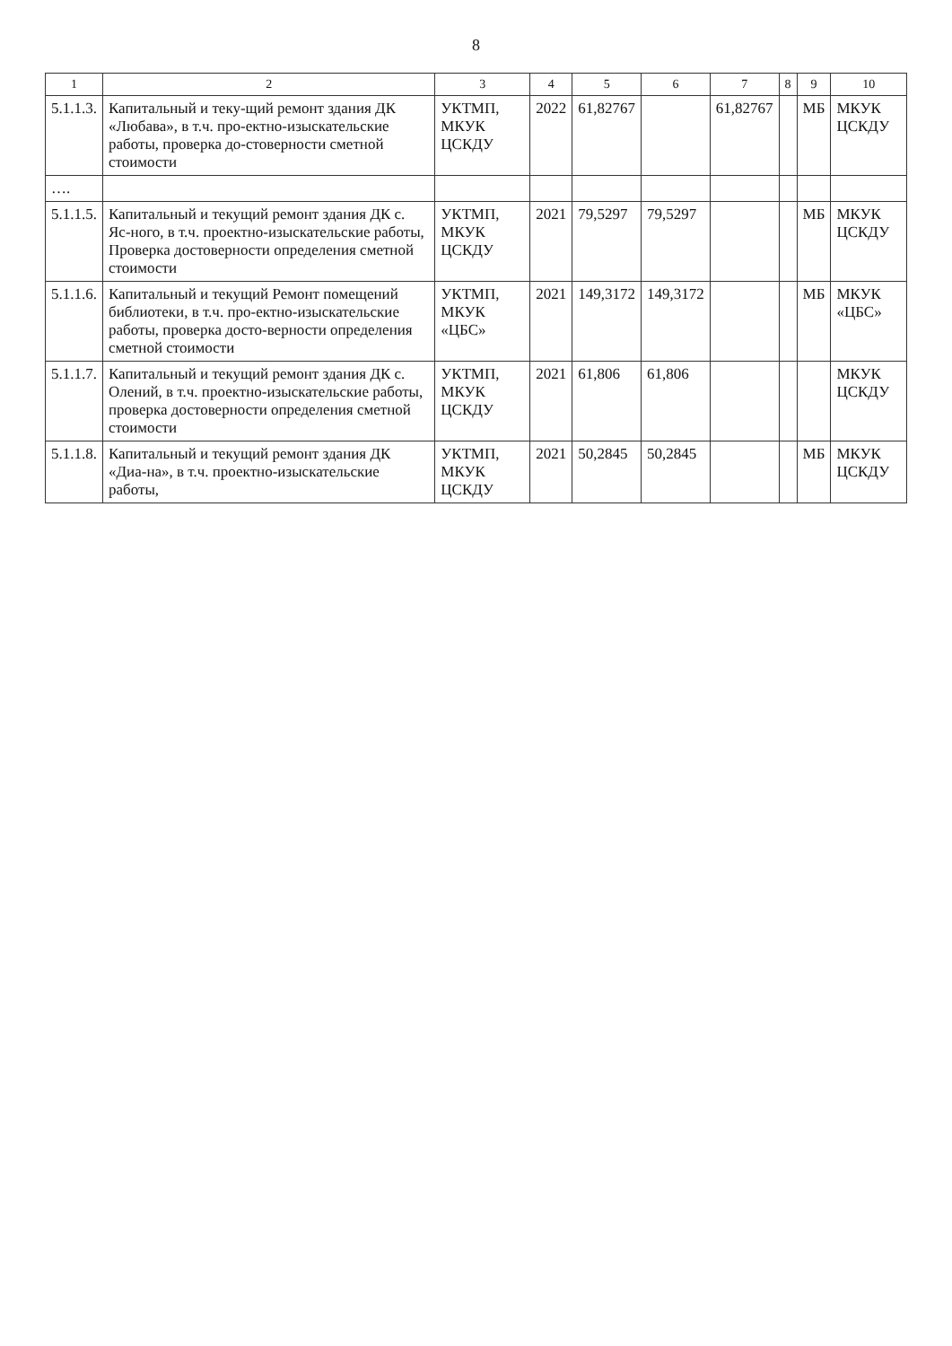8
| 1 | 2 | 3 | 4 | 5 | 6 | 7 | 8 | 9 | 10 |
| --- | --- | --- | --- | --- | --- | --- | --- | --- | --- |
| 5.1.1.3. | Капитальный и теку-щий ремонт здания ДК «Любава», в т.ч. про-ектно-изыскательские работы, проверка до-стоверности сметной стоимости | УКТМП, МКУК ЦСКДУ | 2022 | 61,82767 | | 61,82767 | | МБ | МКУК ЦСКДУ |
| …. | | | | | | | | | |
| 5.1.1.5. | Капитальный и текущий ремонт здания ДК с. Яс-ного, в т.ч. проектно-изыскательские работы, Проверка достоверности определения сметной стоимости | УКТМП, МКУК ЦСКДУ | 2021 | 79,5297 | 79,5297 | | | МБ | МКУК ЦСКДУ |
| 5.1.1.6. | Капитальный и текущий Ремонт помещений библиотеки, в т.ч. про-ектно-изыскательские работы, проверка досто-верности определения сметной стоимости | УКТМП, МКУК «ЦБС» | 2021 | 149,3172 | 149,3172 | | | МБ | МКУК «ЦБС» |
| 5.1.1.7. | Капитальный и текущий ремонт здания ДК с. Олений, в т.ч. проектно-изыскательские работы, проверка достоверности определения сметной стоимости | УКТМП, МКУК ЦСКДУ | 2021 | 61,806 | 61,806 | | | | МКУК ЦСКДУ |
| 5.1.1.8. | Капитальный и текущий ремонт здания ДК «Диа-на», в т.ч. проектно-изыскательские работы, | УКТМП, МКУК ЦСКДУ | 2021 | 50,2845 | 50,2845 | | | МБ | МКУК ЦСКДУ |